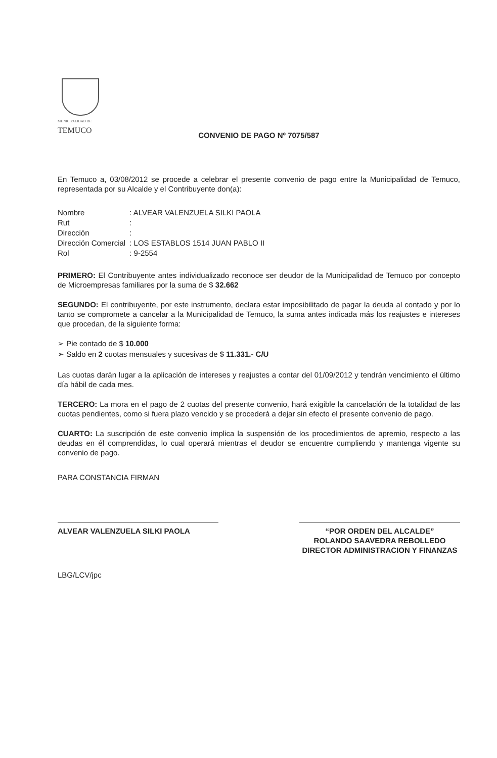MUNICIPALIDAD DE
TEMUCO
CONVENIO DE PAGO Nº 7075/587
En Temuco a, 03/08/2012 se procede a celebrar el presente convenio de pago entre la Municipalidad de Temuco, representada por su Alcalde y el Contribuyente don(a):
| Nombre | : ALVEAR VALENZUELA SILKI PAOLA |
| Rut | : |
| Dirección | : |
| Dirección Comercial | : LOS ESTABLOS 1514 JUAN PABLO II |
| Rol | : 9-2554 |
PRIMERO: El Contribuyente antes individualizado reconoce ser deudor de la Municipalidad de Temuco por concepto de Microempresas familiares por la suma de $ 32.662
SEGUNDO: El contribuyente, por este instrumento, declara estar imposibilitado de pagar la deuda al contado y por lo tanto se compromete a cancelar a la Municipalidad de Temuco, la suma antes indicada más los reajustes e intereses que procedan, de la siguiente forma:
➢ Pie contado de $ 10.000
➢ Saldo en 2 cuotas mensuales y sucesivas de $ 11.331.- C/U
Las cuotas darán lugar a la aplicación de intereses y reajustes a contar del 01/09/2012 y tendrán vencimiento el último día hábil de cada mes.
TERCERO: La mora en el pago de 2 cuotas del presente convenio, hará exigible la cancelación de la totalidad de las cuotas pendientes, como si fuera plazo vencido y se procederá a dejar sin efecto el presente convenio de pago.
CUARTO: La suscripción de este convenio implica la suspensión de los procedimientos de apremio, respecto a las deudas en él comprendidas, lo cual operará mientras el deudor se encuentre cumpliendo y mantenga vigente su convenio de pago.
PARA CONSTANCIA FIRMAN
ALVEAR VALENZUELA SILKI PAOLA “POR ORDEN DEL ALCALDE”
ROLANDO SAAVEDRA REBOLLEDO
DIRECTOR ADMINISTRACION Y FINANZAS
LBG/LCV/jpc